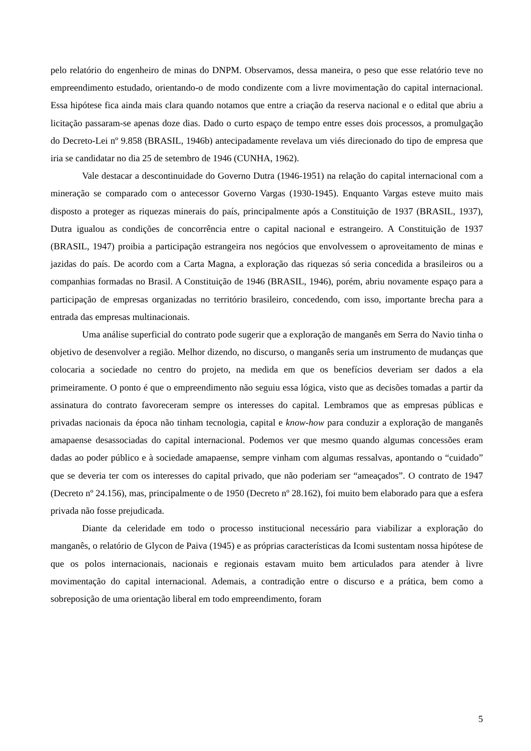pelo relatório do engenheiro de minas do DNPM. Observamos, dessa maneira, o peso que esse relatório teve no empreendimento estudado, orientando-o de modo condizente com a livre movimentação do capital internacional. Essa hipótese fica ainda mais clara quando notamos que entre a criação da reserva nacional e o edital que abriu a licitação passaram-se apenas doze dias. Dado o curto espaço de tempo entre esses dois processos, a promulgação do Decreto-Lei nº 9.858 (BRASIL, 1946b) antecipadamente revelava um viés direcionado do tipo de empresa que iria se candidatar no dia 25 de setembro de 1946 (CUNHA, 1962).
Vale destacar a descontinuidade do Governo Dutra (1946-1951) na relação do capital internacional com a mineração se comparado com o antecessor Governo Vargas (1930-1945). Enquanto Vargas esteve muito mais disposto a proteger as riquezas minerais do país, principalmente após a Constituição de 1937 (BRASIL, 1937), Dutra igualou as condições de concorrência entre o capital nacional e estrangeiro. A Constituição de 1937 (BRASIL, 1947) proibia a participação estrangeira nos negócios que envolvessem o aproveitamento de minas e jazidas do país. De acordo com a Carta Magna, a exploração das riquezas só seria concedida a brasileiros ou a companhias formadas no Brasil. A Constituição de 1946 (BRASIL, 1946), porém, abriu novamente espaço para a participação de empresas organizadas no território brasileiro, concedendo, com isso, importante brecha para a entrada das empresas multinacionais.
Uma análise superficial do contrato pode sugerir que a exploração de manganês em Serra do Navio tinha o objetivo de desenvolver a região. Melhor dizendo, no discurso, o manganês seria um instrumento de mudanças que colocaria a sociedade no centro do projeto, na medida em que os benefícios deveriam ser dados a ela primeiramente. O ponto é que o empreendimento não seguiu essa lógica, visto que as decisões tomadas a partir da assinatura do contrato favoreceram sempre os interesses do capital. Lembramos que as empresas públicas e privadas nacionais da época não tinham tecnologia, capital e know-how para conduzir a exploração de manganês amapaense desassociadas do capital internacional. Podemos ver que mesmo quando algumas concessões eram dadas ao poder público e à sociedade amapaense, sempre vinham com algumas ressalvas, apontando o “cuidado” que se deveria ter com os interesses do capital privado, que não poderiam ser “ameaçados”. O contrato de 1947 (Decreto nº 24.156), mas, principalmente o de 1950 (Decreto nº 28.162), foi muito bem elaborado para que a esfera privada não fosse prejudicada.
Diante da celeridade em todo o processo institucional necessário para viabilizar a exploração do manganês, o relatório de Glycon de Paiva (1945) e as próprias características da Icomi sustentam nossa hipótese de que os polos internacionais, nacionais e regionais estavam muito bem articulados para atender à livre movimentação do capital internacional. Ademais, a contradição entre o discurso e a prática, bem como a sobreposição de uma orientação liberal em todo empreendimento, foram
5